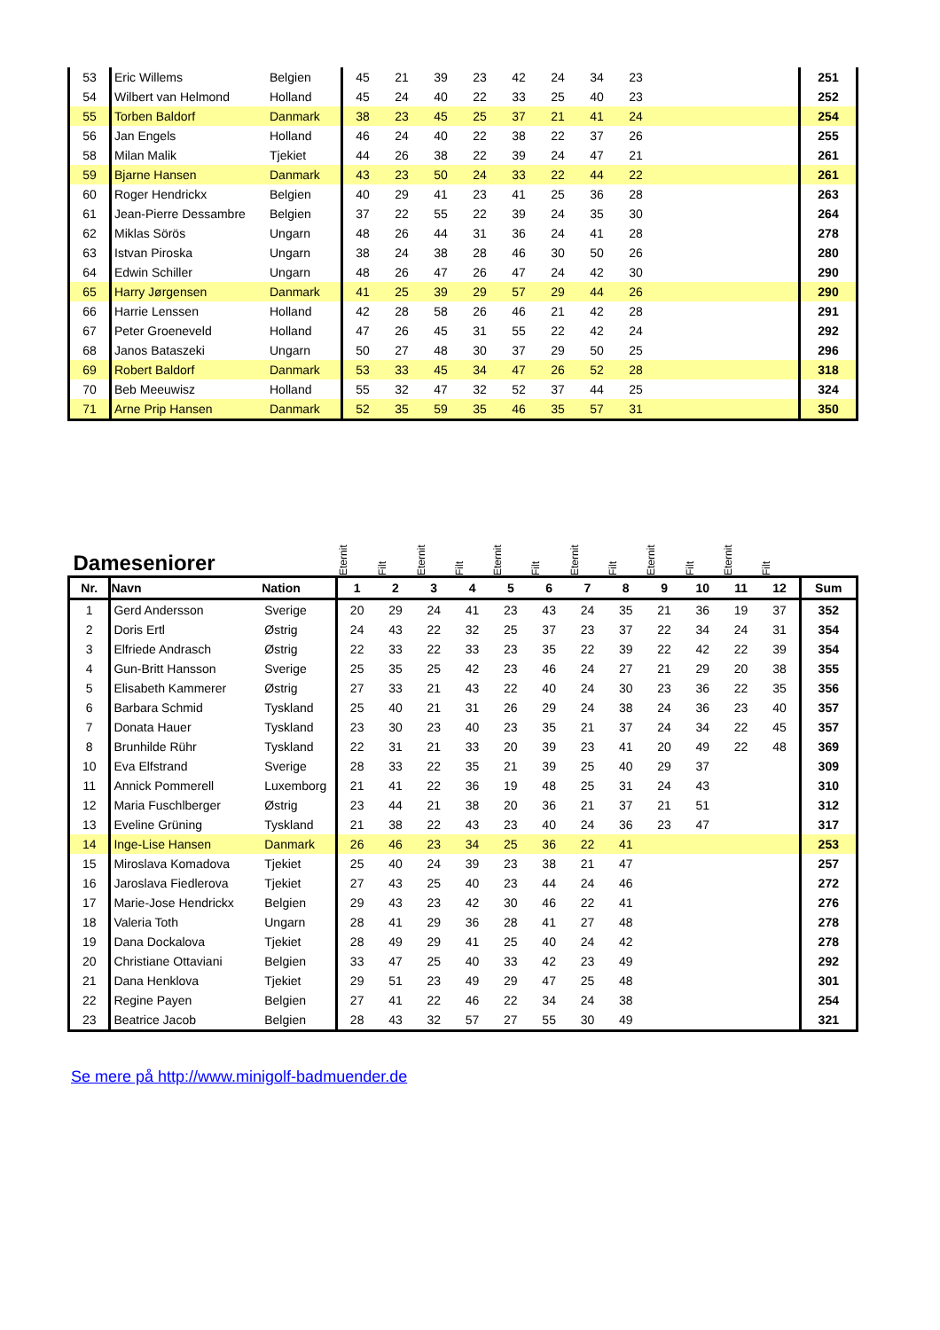| 53 | Eric Willems | Belgien | 45 | 21 | 39 | 23 | 42 | 24 | 34 | 23 | | 251 |
| 54 | Wilbert van Helmond | Holland | 45 | 24 | 40 | 22 | 33 | 25 | 40 | 23 | | 252 |
| 55 | Torben Baldorf | Danmark | 38 | 23 | 45 | 25 | 37 | 21 | 41 | 24 | | 254 |
| 56 | Jan Engels | Holland | 46 | 24 | 40 | 22 | 38 | 22 | 37 | 26 | | 255 |
| 58 | Milan Malik | Tjekiet | 44 | 26 | 38 | 22 | 39 | 24 | 47 | 21 | | 261 |
| 59 | Bjarne Hansen | Danmark | 43 | 23 | 50 | 24 | 33 | 22 | 44 | 22 | | 261 |
| 60 | Roger Hendrickx | Belgien | 40 | 29 | 41 | 23 | 41 | 25 | 36 | 28 | | 263 |
| 61 | Jean-Pierre Dessambre | Belgien | 37 | 22 | 55 | 22 | 39 | 24 | 35 | 30 | | 264 |
| 62 | Miklas Sörös | Ungarn | 48 | 26 | 44 | 31 | 36 | 24 | 41 | 28 | | 278 |
| 63 | Istvan Piroska | Ungarn | 38 | 24 | 38 | 28 | 46 | 30 | 50 | 26 | | 280 |
| 64 | Edwin Schiller | Ungarn | 48 | 26 | 47 | 26 | 47 | 24 | 42 | 30 | | 290 |
| 65 | Harry Jørgensen | Danmark | 41 | 25 | 39 | 29 | 57 | 29 | 44 | 26 | | 290 |
| 66 | Harrie Lenssen | Holland | 42 | 28 | 58 | 26 | 46 | 21 | 42 | 28 | | 291 |
| 67 | Peter Groeneveld | Holland | 47 | 26 | 45 | 31 | 55 | 22 | 42 | 24 | | 292 |
| 68 | Janos Bataszeki | Ungarn | 50 | 27 | 48 | 30 | 37 | 29 | 50 | 25 | | 296 |
| 69 | Robert Baldorf | Danmark | 53 | 33 | 45 | 34 | 47 | 26 | 52 | 28 | | 318 |
| 70 | Beb Meeuwisz | Holland | 55 | 32 | 47 | 32 | 52 | 37 | 44 | 25 | | 324 |
| 71 | Arne Prip Hansen | Danmark | 52 | 35 | 59 | 35 | 46 | 35 | 57 | 31 | | 350 |
| Dameseniorer | | | Eternit | Filt | Eternit | Filt | Eternit | Filt | Eternit | Filt | Eternit | Filt | Eternit | Filt | |
| Nr. | Navn | Nation | 1 | 2 | 3 | 4 | 5 | 6 | 7 | 8 | 9 | 10 | 11 | 12 | Sum |
| 1 | Gerd Andersson | Sverige | 20 | 29 | 24 | 41 | 23 | 43 | 24 | 35 | 21 | 36 | 19 | 37 | 352 |
| 2 | Doris Ertl | Østrig | 24 | 43 | 22 | 32 | 25 | 37 | 23 | 37 | 22 | 34 | 24 | 31 | 354 |
| 3 | Elfriede Andrasch | Østrig | 22 | 33 | 22 | 33 | 23 | 35 | 22 | 39 | 22 | 42 | 22 | 39 | 354 |
| 4 | Gun-Britt Hansson | Sverige | 25 | 35 | 25 | 42 | 23 | 46 | 24 | 27 | 21 | 29 | 20 | 38 | 355 |
| 5 | Elisabeth Kammerer | Østrig | 27 | 33 | 21 | 43 | 22 | 40 | 24 | 30 | 23 | 36 | 22 | 35 | 356 |
| 6 | Barbara Schmid | Tyskland | 25 | 40 | 21 | 31 | 26 | 29 | 24 | 38 | 24 | 36 | 23 | 40 | 357 |
| 7 | Donata Hauer | Tyskland | 23 | 30 | 23 | 40 | 23 | 35 | 21 | 37 | 24 | 34 | 22 | 45 | 357 |
| 8 | Brunhilde Rühr | Tyskland | 22 | 31 | 21 | 33 | 20 | 39 | 23 | 41 | 20 | 49 | 22 | 48 | 369 |
| 10 | Eva Elfstrand | Sverige | 28 | 33 | 22 | 35 | 21 | 39 | 25 | 40 | 29 | 37 | | | 309 |
| 11 | Annick Pommerell | Luxemborg | 21 | 41 | 22 | 36 | 19 | 48 | 25 | 31 | 24 | 43 | | | 310 |
| 12 | Maria Fuschlberger | Østrig | 23 | 44 | 21 | 38 | 20 | 36 | 21 | 37 | 21 | 51 | | | 312 |
| 13 | Eveline Grüning | Tyskland | 21 | 38 | 22 | 43 | 23 | 40 | 24 | 36 | 23 | 47 | | | 317 |
| 14 | Inge-Lise Hansen | Danmark | 26 | 46 | 23 | 34 | 25 | 36 | 22 | 41 | | | | | 253 |
| 15 | Miroslava Komadova | Tjekiet | 25 | 40 | 24 | 39 | 23 | 38 | 21 | 47 | | | | | 257 |
| 16 | Jaroslava Fiedlerova | Tjekiet | 27 | 43 | 25 | 40 | 23 | 44 | 24 | 46 | | | | | 272 |
| 17 | Marie-Jose Hendrickx | Belgien | 29 | 43 | 23 | 42 | 30 | 46 | 22 | 41 | | | | | 276 |
| 18 | Valeria Toth | Ungarn | 28 | 41 | 29 | 36 | 28 | 41 | 27 | 48 | | | | | 278 |
| 19 | Dana Dockalova | Tjekiet | 28 | 49 | 29 | 41 | 25 | 40 | 24 | 42 | | | | | 278 |
| 20 | Christiane Ottaviani | Belgien | 33 | 47 | 25 | 40 | 33 | 42 | 23 | 49 | | | | | 292 |
| 21 | Dana Henklova | Tjekiet | 29 | 51 | 23 | 49 | 29 | 47 | 25 | 48 | | | | | 301 |
| 22 | Regine Payen | Belgien | 27 | 41 | 22 | 46 | 22 | 34 | 24 | 38 | | | | | 254 |
| 23 | Beatrice Jacob | Belgien | 28 | 43 | 32 | 57 | 27 | 55 | 30 | 49 | | | | | 321 |
Se mere på http://www.minigolf-badmuender.de